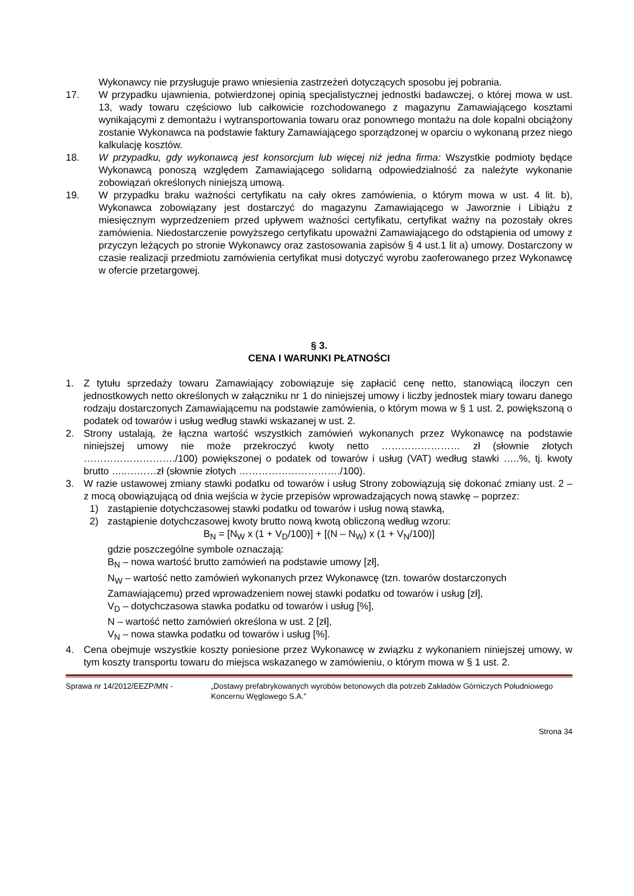Wykonawcy nie przysługuje prawo wniesienia zastrzeżeń dotyczących sposobu jej pobrania.
17. W przypadku ujawnienia, potwierdzonej opinią specjalistycznej jednostki badawczej, o której mowa w ust. 13, wady towaru częściowo lub całkowicie rozchodowanego z magazynu Zamawiającego kosztami wynikającymi z demontażu i wytransportowania towaru oraz ponownego montażu na dole kopalni obciążony zostanie Wykonawca na podstawie faktury Zamawiającego sporządzonej w oparciu o wykonaną przez niego kalkulację kosztów.
18. W przypadku, gdy wykonawcą jest konsorcjum lub więcej niż jedna firma: Wszystkie podmioty będące Wykonawcą ponoszą względem Zamawiającego solidarną odpowiedzialność za należyte wykonanie zobowiązań określonych niniejszą umową.
19. W przypadku braku ważności certyfikatu na cały okres zamówienia, o którym mowa w ust. 4 lit. b), Wykonawca zobowiązany jest dostarczyć do magazynu Zamawiającego w Jaworznie i Libiążu z miesięcznym wyprzedzeniem przed upływem ważności certyfikatu, certyfikat ważny na pozostały okres zamówienia. Niedostarczenie powyższego certyfikatu upoważni Zamawiającego do odstąpienia od umowy z przyczyn leżących po stronie Wykonawcy oraz zastosowania zapisów § 4 ust.1 lit a) umowy. Dostarczony w czasie realizacji przedmiotu zamówienia certyfikat musi dotyczyć wyrobu zaoferowanego przez Wykonawcę w ofercie przetargowej.
§ 3.
CENA I WARUNKI PŁATNOŚCI
1. Z tytułu sprzedaży towaru Zamawiający zobowiązuje się zapłacić cenę netto, stanowiącą iloczyn cen jednostkowych netto określonych w załączniku nr 1 do niniejszej umowy i liczby jednostek miary towaru danego rodzaju dostarczonych Zamawiającemu na podstawie zamówienia, o którym mowa w § 1 ust. 2, powiększoną o podatek od towarów i usług według stawki wskazanej w ust. 2.
2. Strony ustalają, że łączna wartość wszystkich zamówień wykonanych przez Wykonawcę na podstawie niniejszej umowy nie może przekroczyć kwoty netto …………………… zł (słownie złotych ………………………./100) powiększonej o podatek od towarów i usług (VAT) według stawki …..%, tj. kwoty brutto …..………zł (słownie złotych …………………………./100).
3. W razie ustawowej zmiany stawki podatku od towarów i usług Strony zobowiązują się dokonać zmiany ust. 2 – z mocą obowiązującą od dnia wejścia w życie przepisów wprowadzających nową stawkę – poprzez:
1) zastąpienie dotychczasowej stawki podatku od towarów i usług nową stawką,
2) zastąpienie dotychczasowej kwoty brutto nową kwotą obliczoną według wzoru:
B<sub>N</sub> = [N<sub>W</sub> x (1 + V<sub>D</sub>/100)] + [(N – N<sub>W</sub>) x (1 + V<sub>N</sub>/100)]
gdzie poszczególne symbole oznaczają:
B<sub>N</sub> – nowa wartość brutto zamówień na podstawie umowy [zł],
N<sub>W</sub> – wartość netto zamówień wykonanych przez Wykonawcę (tzn. towarów dostarczonych Zamawiającemu) przed wprowadzeniem nowej stawki podatku od towarów i usług [zł],
V<sub>D</sub> – dotychczasowa stawka podatku od towarów i usług [%],
N – wartość netto zamówień określona w ust. 2 [zł],
V<sub>N</sub> – nowa stawka podatku od towarów i usług [%].
4. Cena obejmuje wszystkie koszty poniesione przez Wykonawcę w związku z wykonaniem niniejszej umowy, w tym koszty transportu towaru do miejsca wskazanego w zamówieniu, o którym mowa w § 1 ust. 2.
Sprawa nr 14/2012/EEZP/MN - „Dostawy prefabrykowanych wyrobów betonowych dla potrzeb Zakładów Górniczych Południowego Koncernu Węglowego S.A.”
Strona 34